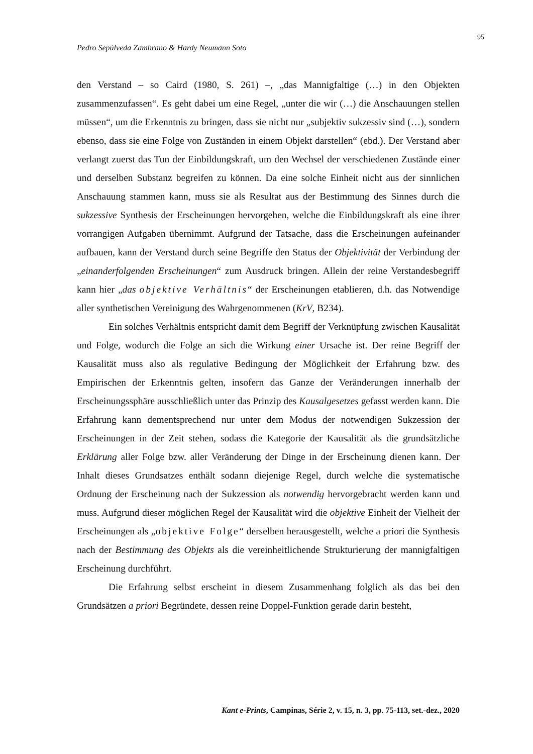95
Pedro Sepúlveda Zambrano & Hardy Neumann Soto
den Verstand – so Caird (1980, S. 261) –, „das Mannigfaltige (…) in den Objekten zusammenzufassen“. Es geht dabei um eine Regel, „unter die wir (…) die Anschauungen stellen müssen“, um die Erkenntnis zu bringen, dass sie nicht nur „subjektiv sukzessiv sind (…), sondern ebenso, dass sie eine Folge von Zuständen in einem Objekt darstellen“ (ebd.). Der Verstand aber verlangt zuerst das Tun der Einbildungskraft, um den Wechsel der verschiedenen Zustände einer und derselben Substanz begreifen zu können. Da eine solche Einheit nicht aus der sinnlichen Anschauung stammen kann, muss sie als Resultat aus der Bestimmung des Sinnes durch die sukzessive Synthesis der Erscheinungen hervorgehen, welche die Einbildungskraft als eine ihrer vorrangigen Aufgaben übernimmt. Aufgrund der Tatsache, dass die Erscheinungen aufeinander aufbauen, kann der Verstand durch seine Begriffe den Status der Objektivität der Verbindung der „einanderfolgenden Erscheinungen“ zum Ausdruck bringen. Allein der reine Verstandesbegriff kann hier „das objektive Verhältnis“ der Erscheinungen etablieren, d.h. das Notwendige aller synthetischen Vereinigung des Wahrgenommenen (KrV, B234).
Ein solches Verhältnis entspricht damit dem Begriff der Verknüpfung zwischen Kausalität und Folge, wodurch die Folge an sich die Wirkung einer Ursache ist. Der reine Begriff der Kausalität muss also als regulative Bedingung der Möglichkeit der Erfahrung bzw. des Empirischen der Erkenntnis gelten, insofern das Ganze der Veränderungen innerhalb der Erscheinungssphäre ausschließlich unter das Prinzip des Kausalgesetzes gefasst werden kann. Die Erfahrung kann dementsprechend nur unter dem Modus der notwendigen Sukzession der Erscheinungen in der Zeit stehen, sodass die Kategorie der Kausalität als die grundsätzliche Erklärung aller Folge bzw. aller Veränderung der Dinge in der Erscheinung dienen kann. Der Inhalt dieses Grundsatzes enthält sodann diejenige Regel, durch welche die systematische Ordnung der Erscheinung nach der Sukzession als notwendig hervorgebracht werden kann und muss. Aufgrund dieser möglichen Regel der Kausalität wird die objektive Einheit der Vielheit der Erscheinungen als „objektive Folge“ derselben herausgestellt, welche a priori die Synthesis nach der Bestimmung des Objekts als die vereinheitlichende Strukturierung der mannigfaltigen Erscheinung durchführt.
Die Erfahrung selbst erscheint in diesem Zusammenhang folglich als das bei den Grundsätzen a priori Begründete, dessen reine Doppel-Funktion gerade darin besteht,
Kant e-Prints, Campinas, Série 2, v. 15, n. 3, pp. 75-113, set.-dez., 2020